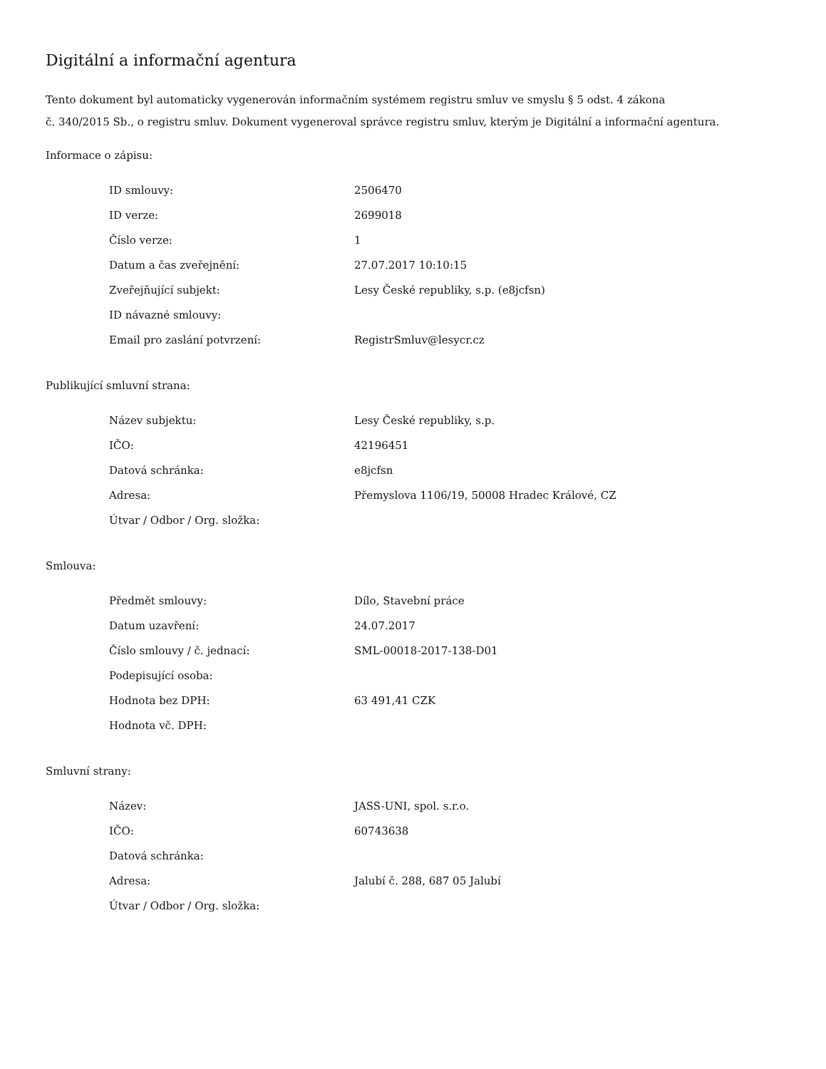Digitální a informační agentura
Tento dokument byl automaticky vygenerován informačním systémem registru smluv ve smyslu § 5 odst. 4 zákona
č. 340/2015 Sb., o registru smluv. Dokument vygeneroval správce registru smluv, kterým je Digitální a informační agentura.
Informace o zápisu:
| ID smlouvy: | 2506470 |
| ID verze: | 2699018 |
| Číslo verze: | 1 |
| Datum a čas zveřejnění: | 27.07.2017 10:10:15 |
| Zveřejňující subjekt: | Lesy České republiky, s.p. (e8jcfsn) |
| ID návazné smlouvy: | |
| Email pro zaslání potvrzení: | RegistrSmluv@lesycr.cz |
Publikující smluvní strana:
| Název subjektu: | Lesy České republiky, s.p. |
| IČO: | 42196451 |
| Datová schránka: | e8jcfsn |
| Adresa: | Přemyslova 1106/19, 50008 Hradec Králové, CZ |
| Útvar / Odbor / Org. složka: | |
Smlouva:
| Předmět smlouvy: | Dílo, Stavební práce |
| Datum uzavření: | 24.07.2017 |
| Číslo smlouvy / č. jednací: | SML-00018-2017-138-D01 |
| Podepisující osoba: | |
| Hodnota bez DPH: | 63 491,41 CZK |
| Hodnota vč. DPH: | |
Smluvní strany:
| Název: | JASS-UNI, spol. s.r.o. |
| IČO: | 60743638 |
| Datová schránka: | |
| Adresa: | Jalubí č. 288, 687 05 Jalubí |
| Útvar / Odbor / Org. složka: | |